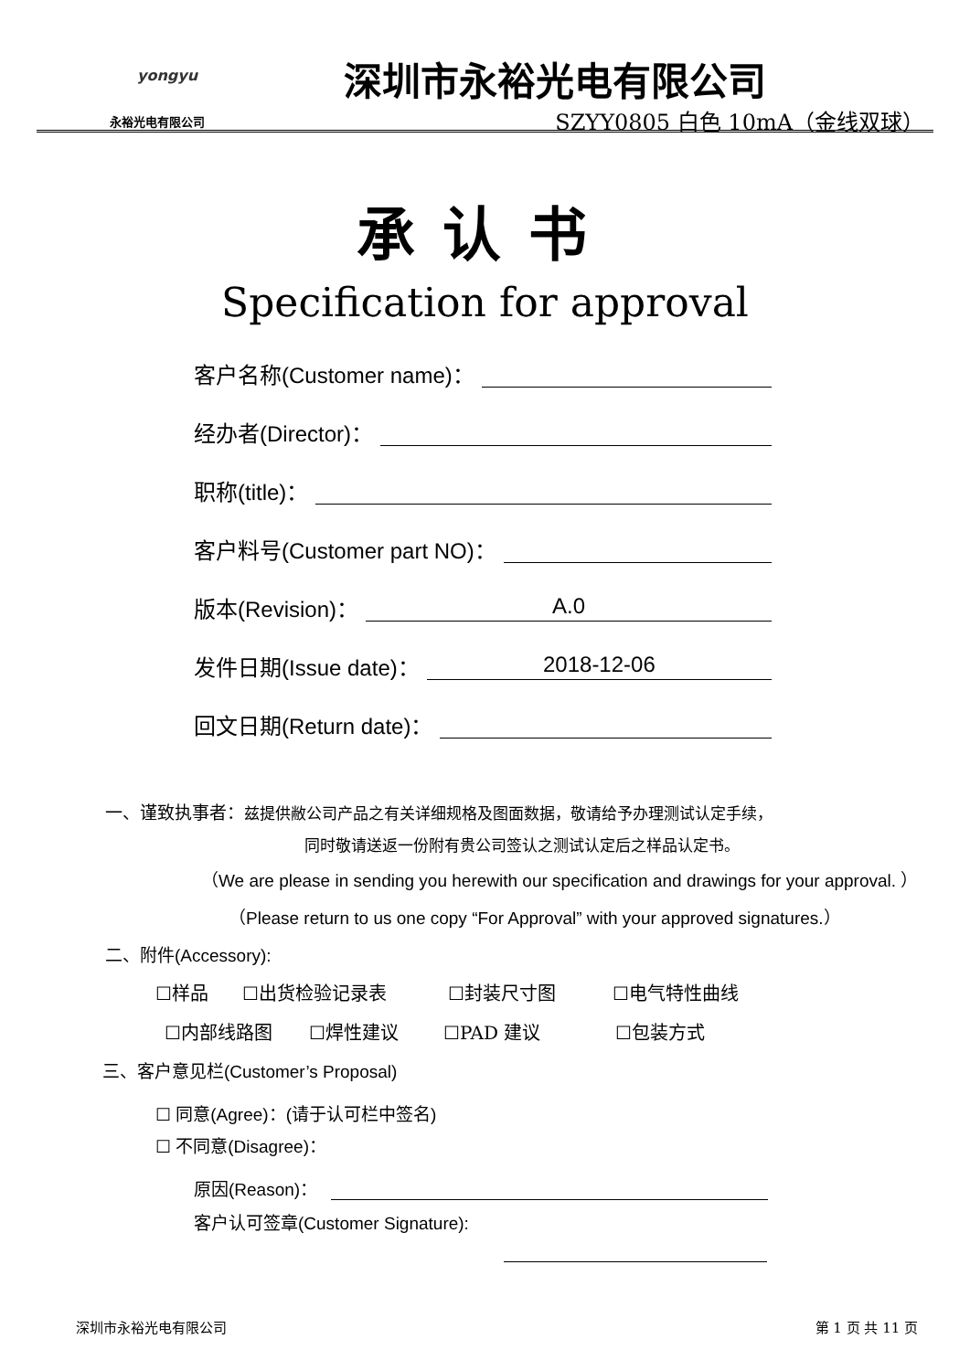yongyu
永裕光电有限公司
深圳市永裕光电有限公司
SZYY0805 白色 10mA（金线双球）
承认书
Specification for approval
客户名称(Customer name)：
经办者(Director)：
职称(title)：
客户料号(Customer part NO)：
版本(Revision)： A.0
发件日期(Issue date)： 2018-12-06
回文日期(Return date)：
一、谨致执事者：兹提供敝公司产品之有关详细规格及图面数据，敬请给予办理测试认定手续，
同时敬请送返一份附有贵公司签认之测试认定后之样品认定书。
（We are please in sending you herewith our specification and drawings for your approval. ）
（Please return to us one copy “For Approval” with your approved signatures.）
二、附件(Accessory):
☐样品 ☐出货检验记录表 ☐封装尺寸图 ☐电气特性曲线
☐内部线路图 ☐焊性建议 ☐PAD 建议 ☐包装方式
三、客户意见栏(Customer’s Proposal)
☐ 同意(Agree)：(请于认可栏中签名)
☐ 不同意(Disagree)：
原因(Reason)：
客户认可签章(Customer Signature):
深圳市永裕光电有限公司 第 1 页 共 11 页